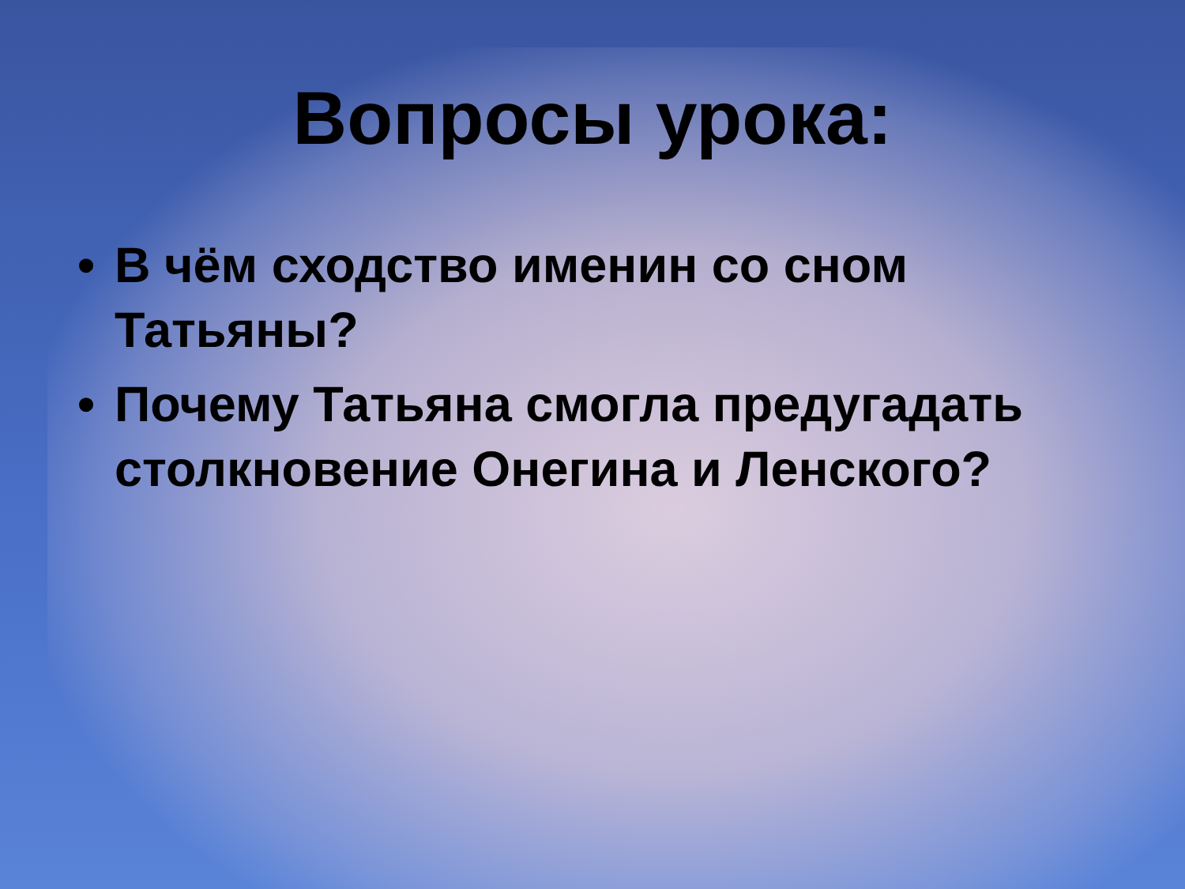Вопросы урока:
• В чём сходство именин со сном Татьяны?
• Почему Татьяна смогла предугадать столкновение Онегина и Ленского?